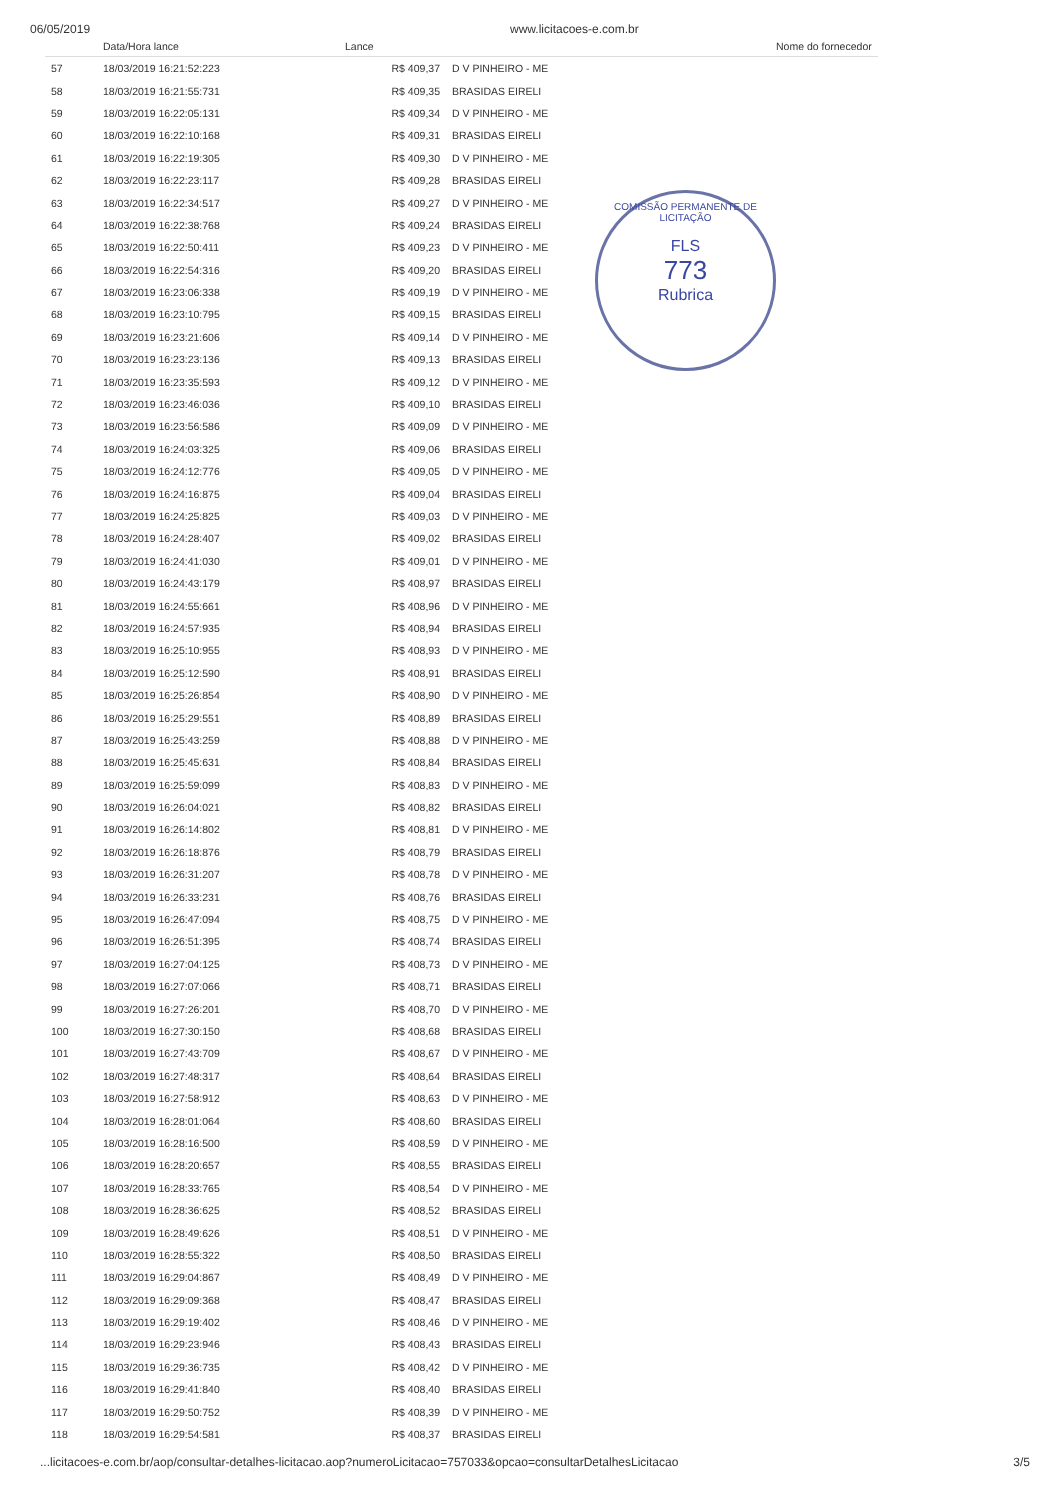06/05/2019 www.licitacoes-e.com.br
COMISSÃO PERMANENTE DE LICITAÇÃO
FLS
773
Rubrica
| | Data/Hora lance | Lance | Nome do fornecedor |
| --- | --- | --- | --- |
| 57 | 18/03/2019 16:21:52:223 | R$ 409,37 | D V PINHEIRO - ME |
| 58 | 18/03/2019 16:21:55:731 | R$ 409,35 | BRASIDAS EIRELI |
| 59 | 18/03/2019 16:22:05:131 | R$ 409,34 | D V PINHEIRO - ME |
| 60 | 18/03/2019 16:22:10:168 | R$ 409,31 | BRASIDAS EIRELI |
| 61 | 18/03/2019 16:22:19:305 | R$ 409,30 | D V PINHEIRO - ME |
| 62 | 18/03/2019 16:22:23:117 | R$ 409,28 | BRASIDAS EIRELI |
| 63 | 18/03/2019 16:22:34:517 | R$ 409,27 | D V PINHEIRO - ME |
| 64 | 18/03/2019 16:22:38:768 | R$ 409,24 | BRASIDAS EIRELI |
| 65 | 18/03/2019 16:22:50:411 | R$ 409,23 | D V PINHEIRO - ME |
| 66 | 18/03/2019 16:22:54:316 | R$ 409,20 | BRASIDAS EIRELI |
| 67 | 18/03/2019 16:23:06:338 | R$ 409,19 | D V PINHEIRO - ME |
| 68 | 18/03/2019 16:23:10:795 | R$ 409,15 | BRASIDAS EIRELI |
| 69 | 18/03/2019 16:23:21:606 | R$ 409,14 | D V PINHEIRO - ME |
| 70 | 18/03/2019 16:23:23:136 | R$ 409,13 | BRASIDAS EIRELI |
| 71 | 18/03/2019 16:23:35:593 | R$ 409,12 | D V PINHEIRO - ME |
| 72 | 18/03/2019 16:23:46:036 | R$ 409,10 | BRASIDAS EIRELI |
| 73 | 18/03/2019 16:23:56:586 | R$ 409,09 | D V PINHEIRO - ME |
| 74 | 18/03/2019 16:24:03:325 | R$ 409,06 | BRASIDAS EIRELI |
| 75 | 18/03/2019 16:24:12:776 | R$ 409,05 | D V PINHEIRO - ME |
| 76 | 18/03/2019 16:24:16:875 | R$ 409,04 | BRASIDAS EIRELI |
| 77 | 18/03/2019 16:24:25:825 | R$ 409,03 | D V PINHEIRO - ME |
| 78 | 18/03/2019 16:24:28:407 | R$ 409,02 | BRASIDAS EIRELI |
| 79 | 18/03/2019 16:24:41:030 | R$ 409,01 | D V PINHEIRO - ME |
| 80 | 18/03/2019 16:24:43:179 | R$ 408,97 | BRASIDAS EIRELI |
| 81 | 18/03/2019 16:24:55:661 | R$ 408,96 | D V PINHEIRO - ME |
| 82 | 18/03/2019 16:24:57:935 | R$ 408,94 | BRASIDAS EIRELI |
| 83 | 18/03/2019 16:25:10:955 | R$ 408,93 | D V PINHEIRO - ME |
| 84 | 18/03/2019 16:25:12:590 | R$ 408,91 | BRASIDAS EIRELI |
| 85 | 18/03/2019 16:25:26:854 | R$ 408,90 | D V PINHEIRO - ME |
| 86 | 18/03/2019 16:25:29:551 | R$ 408,89 | BRASIDAS EIRELI |
| 87 | 18/03/2019 16:25:43:259 | R$ 408,88 | D V PINHEIRO - ME |
| 88 | 18/03/2019 16:25:45:631 | R$ 408,84 | BRASIDAS EIRELI |
| 89 | 18/03/2019 16:25:59:099 | R$ 408,83 | D V PINHEIRO - ME |
| 90 | 18/03/2019 16:26:04:021 | R$ 408,82 | BRASIDAS EIRELI |
| 91 | 18/03/2019 16:26:14:802 | R$ 408,81 | D V PINHEIRO - ME |
| 92 | 18/03/2019 16:26:18:876 | R$ 408,79 | BRASIDAS EIRELI |
| 93 | 18/03/2019 16:26:31:207 | R$ 408,78 | D V PINHEIRO - ME |
| 94 | 18/03/2019 16:26:33:231 | R$ 408,76 | BRASIDAS EIRELI |
| 95 | 18/03/2019 16:26:47:094 | R$ 408,75 | D V PINHEIRO - ME |
| 96 | 18/03/2019 16:26:51:395 | R$ 408,74 | BRASIDAS EIRELI |
| 97 | 18/03/2019 16:27:04:125 | R$ 408,73 | D V PINHEIRO - ME |
| 98 | 18/03/2019 16:27:07:066 | R$ 408,71 | BRASIDAS EIRELI |
| 99 | 18/03/2019 16:27:26:201 | R$ 408,70 | D V PINHEIRO - ME |
| 100 | 18/03/2019 16:27:30:150 | R$ 408,68 | BRASIDAS EIRELI |
| 101 | 18/03/2019 16:27:43:709 | R$ 408,67 | D V PINHEIRO - ME |
| 102 | 18/03/2019 16:27:48:317 | R$ 408,64 | BRASIDAS EIRELI |
| 103 | 18/03/2019 16:27:58:912 | R$ 408,63 | D V PINHEIRO - ME |
| 104 | 18/03/2019 16:28:01:064 | R$ 408,60 | BRASIDAS EIRELI |
| 105 | 18/03/2019 16:28:16:500 | R$ 408,59 | D V PINHEIRO - ME |
| 106 | 18/03/2019 16:28:20:657 | R$ 408,55 | BRASIDAS EIRELI |
| 107 | 18/03/2019 16:28:33:765 | R$ 408,54 | D V PINHEIRO - ME |
| 108 | 18/03/2019 16:28:36:625 | R$ 408,52 | BRASIDAS EIRELI |
| 109 | 18/03/2019 16:28:49:626 | R$ 408,51 | D V PINHEIRO - ME |
| 110 | 18/03/2019 16:28:55:322 | R$ 408,50 | BRASIDAS EIRELI |
| 111 | 18/03/2019 16:29:04:867 | R$ 408,49 | D V PINHEIRO - ME |
| 112 | 18/03/2019 16:29:09:368 | R$ 408,47 | BRASIDAS EIRELI |
| 113 | 18/03/2019 16:29:19:402 | R$ 408,46 | D V PINHEIRO - ME |
| 114 | 18/03/2019 16:29:23:946 | R$ 408,43 | BRASIDAS EIRELI |
| 115 | 18/03/2019 16:29:36:735 | R$ 408,42 | D V PINHEIRO - ME |
| 116 | 18/03/2019 16:29:41:840 | R$ 408,40 | BRASIDAS EIRELI |
| 117 | 18/03/2019 16:29:50:752 | R$ 408,39 | D V PINHEIRO - ME |
| 118 | 18/03/2019 16:29:54:581 | R$ 408,37 | BRASIDAS EIRELI |
...licitacoes-e.com.br/aop/consultar-detalhes-licitacao.aop?numeroLicitacao=757033&opcao=consultarDetalhesLicitacao
3/5